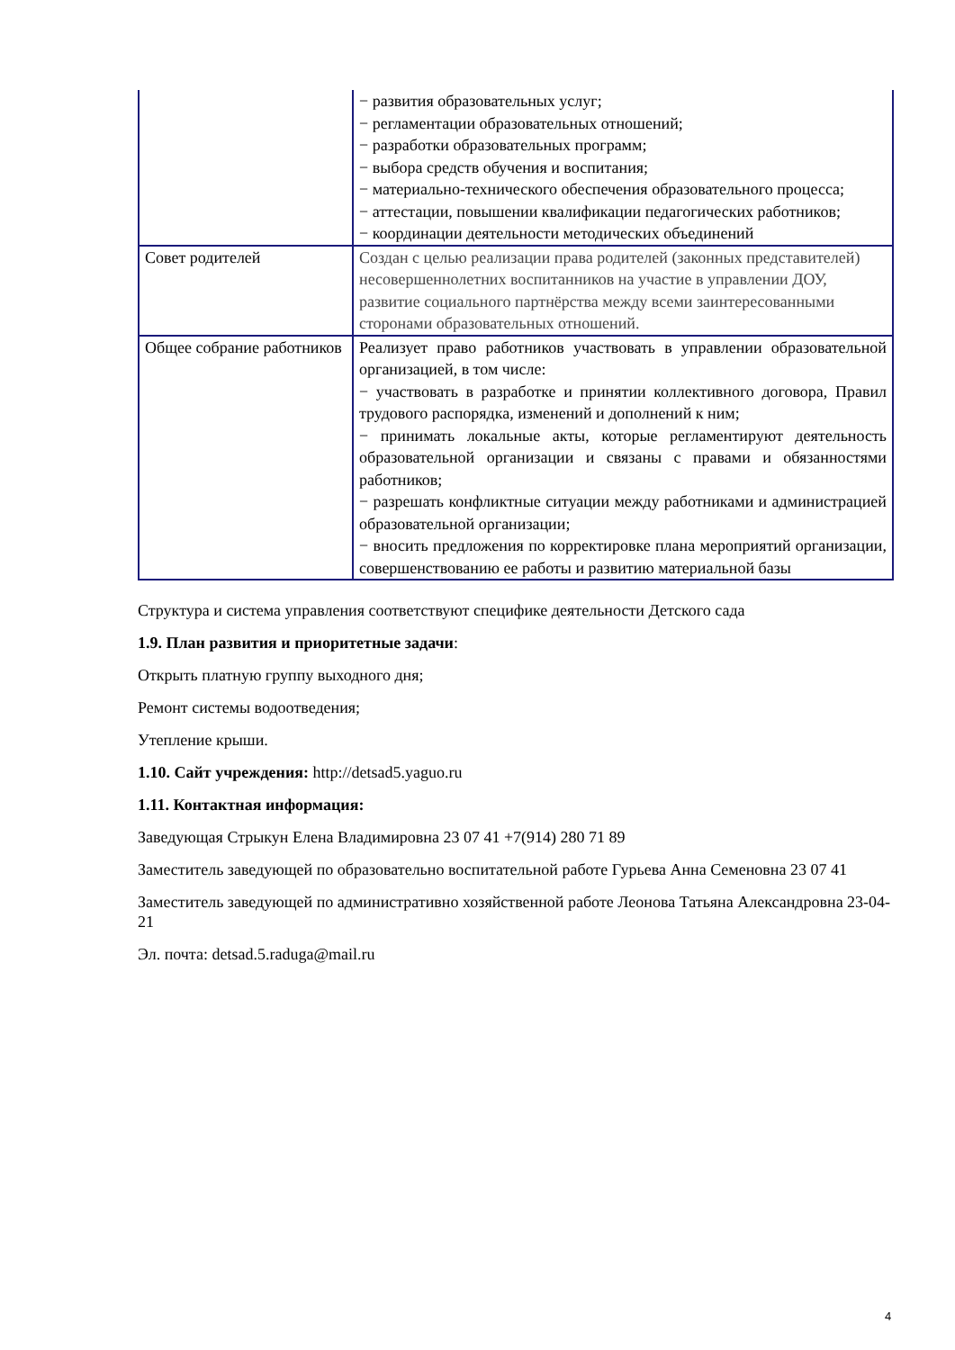| | − развития образовательных услуг; − регламентации образовательных отношений; − разработки образовательных программ; − выбора средств обучения и воспитания; − материально-технического обеспечения образовательного процесса; − аттестации, повышении квалификации педагогических работников; − координации деятельности методических объединений |
| Совет родителей | Создан с целью реализации права родителей (законных представителей) несовершеннолетних воспитанников на участие в управлении ДОУ, развитие социального партнёрства между всеми заинтересованными сторонами образовательных отношений. |
| Общее собрание работников | Реализует право работников участвовать в управлении образовательной организацией, в том числе: − участвовать в разработке и принятии коллективного договора, Правил трудового распорядка, изменений и дополнений к ним; − принимать локальные акты, которые регламентируют деятельность образовательной организации и связаны с правами и обязанностями работников; − разрешать конфликтные ситуации между работниками и администрацией образовательной организации; − вносить предложения по корректировке плана мероприятий организации, совершенствованию ее работы и развитию материальной базы |
Структура и система управления соответствуют специфике деятельности Детского сада
1.9. План развития и приоритетные задачи:
Открыть платную группу выходного дня;
Ремонт системы водоотведения;
Утепление крыши.
1.10. Сайт учреждения: http://detsad5.yaguo.ru
1.11. Контактная информация:
Заведующая Стрыкун Елена Владимировна 23 07 41 +7(914) 280 71 89
Заместитель заведующей по образовательно воспитательной работе Гурьева Анна Семеновна 23 07 41
Заместитель заведующей по административно хозяйственной работе Леонова Татьяна Александровна 23-04-21
Эл. почта: detsad.5.raduga@mail.ru
4